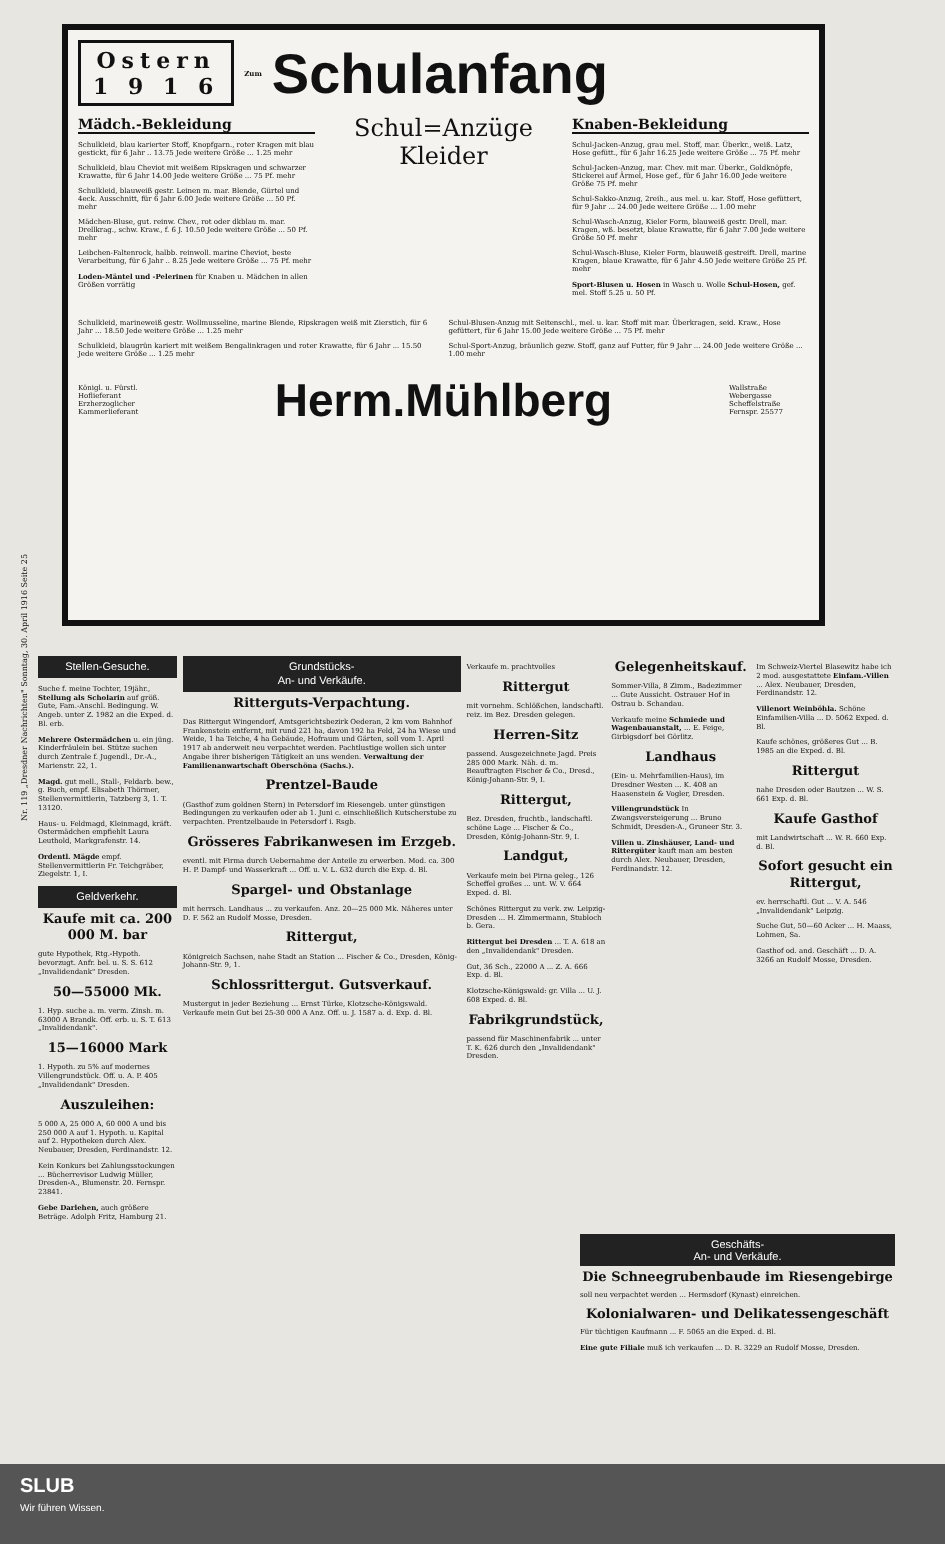Nr. 119 „Dresdner Nachrichten" Sonntag, 30. April 1916 Seite 25
Ostern
1 9 1 6
Zum Schulanfang
Mädch.-Bekleidung
Schulkleid, blau karierter Stoff, Knopfgarn., roter Kragen mit blau gestickt, für 6 Jahr .. 13.75 Jede weitere Größe ... 1.25 mehr
Schulkleid, blau Cheviot mit weißem Ripskragen und schwarzer Krawatte, für 6 Jahr 14.00 Jede weitere Größe ... 75 Pf. mehr
Schulkleid, blauweiß gestr. Leinen m. mar. Blende, Gürtel und 4eck. Ausschnitt, für 6 Jahr 6.00 Jede weitere Größe ... 50 Pf. mehr
Mädchen-Bluse, gut. reinw. Chev., rot oder dkblau m. mar. Drellkrag., schw. Kraw., f. 6 J. 10.50 Jede weitere Größe ... 50 Pf. mehr
Leibchen-Faltenrock, halbb. reinwoll. marine Cheviot, beste Verarbeitung, für 6 Jahr .. 8.25 Jede weitere Größe ... 75 Pf. mehr
Loden-Mäntel und -Pelerinen für Knaben u. Mädchen in allen Größen vorrätig
Schul=Anzüge Kleider
Knaben-Bekleidung
Schul-Jacken-Anzug, grau mel. Stoff, mar. Überkr., weiß. Latz, Hose gefütt., für 6 Jahr 16.25 Jede weitere Größe ... 75 Pf. mehr
Schul-Jacken-Anzug, mar. Chev. mit mar. Überkr., Goldknöpfe, Stickerei auf Ärmel, Hose gef., für 6 Jahr 16.00 Jede weitere Größe 75 Pf. mehr
Schul-Sakko-Anzug, 2reih., aus mel. u. kar. Stoff, Hose gefüttert, für 9 Jahr ... 24.00 Jede weitere Größe ... 1.00 mehr
Schul-Wasch-Anzug, Kieler Form, blauweiß gestr. Drell, mar. Kragen, wß. besetzt, blaue Krawatte, für 6 Jahr 7.00 Jede weitere Größe 50 Pf. mehr
Schul-Wasch-Bluse, Kieler Form, blauweiß gestreift. Drell, marine Kragen, blaue Krawatte, für 6 Jahr 4.50 Jede weitere Größe 25 Pf. mehr
Sport-Blusen u. Hosen in Wasch u. Wolle Schul-Hosen, gef. mel. Stoff 5.25 u. 50 Pf.
Schulkleid, marineweiß gestr. Wollmusseline, marine Blende, Ripskragen weiß mit Zierstich, für 6 Jahr ... 18.50 Jede weitere Größe ... 1.25 mehr
Schulkleid, blaugrün kariert mit weißem Bengalinkragen und roter Krawatte, für 6 Jahr ... 15.50 Jede weitere Größe ... 1.25 mehr
Schul-Blusen-Anzug mit Seitenschl., mel. u. kar. Stoff mit mar. Überkragen, seid. Kraw., Hose gefüttert, für 6 Jahr 15.00 Jede weitere Größe ... 75 Pf. mehr
Schul-Sport-Anzug, bräunlich gezw. Stoff, ganz auf Futter, für 9 Jahr ... 24.00 Jede weitere Größe ... 1.00 mehr
Königl. u. Fürstl. Hoflieferant Erzherzoglicher Kammerlieferant
Herm.Mühlberg
Wallstraße Webergasse Scheffelstraße Fernspr. 25577
Stellen-Gesuche.
Suche f. meine Tochter, 19jähr., Stellung als Scholarin auf größ. Gute, Fam.-Anschl. Bedingung. W. Angeb. unter Z. 1982 an die Exped. d. Bl. erb.
Mehrere Ostermädchen u. ein jüng. Kinderfräulein bei. Stütze suchen durch Zentrale f. Jugendl., Dr.-A., Marienstr. 22, 1.
Magd. gut mell., Stall-, Feldarb. bew., g. Buch, empf. Elisabeth Thörmer, Stellenvermittlerin, Tatzberg 3, 1. T. 13120.
Haus- u. Feldmagd, Kleinmagd, kräft. Ostermädchen empfiehlt Laura Leuthold, Markgrafenstr. 14.
Ordentl. Mägde empf. Stellenvermittlerin Fr. Teichgräber, Ziegelstr. 1, I.
Geldverkehr.
Kaufe mit ca. 200 000 M. bar
gute Hypothek, Rtg.-Hypoth. bevorzugt. Anfr. bel. u. S. S. 612 „Invalidendank" Dresden.
50—55000 Mk.
1. Hyp. suche a. m. verm. Zinsh. m. 63000 A Brandk. Off. erb. u. S. T. 613 „Invalidendank".
15—16000 Mark
1. Hypoth. zu 5% auf modernes Villengrundstück. Off. u. A. P. 405 „Invalidendank" Dresden.
Auszuleihen:
5 000 A, 25 000 A, 60 000 A und bis 250 000 A auf 1. Hypoth. u. Kapital auf 2. Hypotheken durch Alex. Neubauer, Dresden, Ferdinandstr. 12.
Kein Konkurs bei Zahlungsstockungen ... Bücherrevisor Ludwig Müller, Dresden-A., Blumenstr. 20. Fernspr. 23841.
Gebe Darlehen, auch größere Beträge. Adolph Fritz, Hamburg 21.
Grundstücks-
An- und Verkäufe.
Ritterguts-Verpachtung.
Das Rittergut Wingendorf, Amtsgerichtsbezirk Oederan, 2 km vom Bahnhof Frankenstein entfernt, mit rund 221 ha, davon 192 ha Feld, 24 ha Wiese und Weide, 1 ha Teiche, 4 ha Gebäude, Hofraum und Gärten, soll vom 1. April 1917 ab anderweit neu verpachtet werden. Pachtlustige wollen sich unter Angabe ihrer bisherigen Tätigkeit an uns wenden. Verwaltung der Familienanwartschaft Oberschöna (Sachs.).
Prentzel-Baude
(Gasthof zum goldnen Stern) in Petersdorf im Riesengeb. unter günstigen Bedingungen zu verkaufen oder ab 1. Juni c. einschließlich Kutscherstube zu verpachten. Prentzelbaude in Petersdorf i. Rsgb.
Grösseres Fabrikanwesen im Erzgeb.
eventl. mit Firma durch Uebernahme der Anteile zu erwerben. Mod. ca. 300 H. P. Dampf- und Wasserkraft ... Off. u. V. L. 632 durch die Exp. d. Bl.
Spargel- und Obstanlage
mit herrsch. Landhaus ... zu verkaufen. Anz. 20—25 000 Mk. Näheres unter D. F. 562 an Rudolf Mosse, Dresden.
Rittergut,
Königreich Sachsen, nahe Stadt an Station ... Fischer & Co., Dresden, König-Johann-Str. 9, 1.
Schlossrittergut. Gutsverkauf.
Mustergut in jeder Beziehung ... Ernst Türke, Klotzsche-Königswald. Verkaufe mein Gut bei 25-30 000 A Anz. Off. u. J. 1587 a. d. Exp. d. Bl.
Verkaufe m. prachtvolles
Rittergut
mit vornehm. Schlößchen, landschaftl. reiz. im Bez. Dresden gelegen.
Herren-Sitz
passend. Ausgezeichnete Jagd. Preis 285 000 Mark. Näh. d. m. Beauftragten Fischer & Co., Dresd., König-Johann-Str. 9, I.
Rittergut,
Bez. Dresden, fruchtb., landschaftl. schöne Lage ... Fischer & Co., Dresden, König-Johann-Str. 9, I.
Landgut,
Verkaufe mein bei Pirna geleg., 126 Scheffel großes ... unt. W. V. 664 Exped. d. Bl.
Schönes Rittergut zu verk. zw. Leipzig-Dresden ... H. Zimmermann, Stubloch b. Gera.
Rittergut bei Dresden ... T. A. 618 an den „Invalidendank" Dresden.
Gut, 36 Sch., 22000 A ... Z. A. 666 Exp. d. Bl.
Klotzsche-Königswald: gr. Villa ... U. J. 608 Exped. d. Bl.
Fabrikgrundstück,
passend für Maschinenfabrik ... unter T. K. 626 durch den „Invalidendank" Dresden.
Gelegenheitskauf.
Sommer-Villa, 8 Zimm., Badezimmer ... Gute Aussicht. Ostrauer Hof in Ostrau b. Schandau.
Verkaufe meine Schmiede und Wagenbauanstalt, ... E. Feige, Girbigsdorf bei Görlitz.
Landhaus
(Ein- u. Mehrfamilien-Haus), im Dresdner Westen ... K. 408 an Haasenstein & Vogler, Dresden.
Villengrundstück In Zwangsversteigerung ... Bruno Schmidt, Dresden-A., Gruneer Str. 3.
Villen u. Zinshäuser, Land- und Rittergüter kauft man am besten durch Alex. Neubauer, Dresden, Ferdinandstr. 12.
Im Schweiz-Viertel Blasewitz habe ich 2 mod. ausgestattete Einfam.-Villen ... Alex. Neubauer, Dresden, Ferdinandstr. 12.
Villenort Weinböhla. Schöne Einfamilien-Villa ... D. 5062 Exped. d. Bl.
Kaufe schönes, größeres Gut ... B. 1985 an die Exped. d. Bl.
Rittergut
nahe Dresden oder Bautzen ... W. S. 661 Exp. d. Bl.
Kaufe Gasthof
mit Landwirtschaft ... W. R. 660 Exp. d. Bl.
Sofort gesucht ein Rittergut,
ev. herrschaftl. Gut ... V. A. 546 „Invalidendank" Leipzig.
Suche Gut, 50—60 Acker ... H. Maass, Lohmen, Sa.
Gasthof od. and. Geschäft ... D. A. 3266 an Rudolf Mosse, Dresden.
Geschäfts-
An- und Verkäufe.
Die Schneegrubenbaude im Riesengebirge
soll neu verpachtet werden ... Hermsdorf (Kynast) einreichen.
Kolonialwaren- und Delikatessengeschäft
Für tüchtigen Kaufmann ... F. 5065 an die Exped. d. Bl.
Eine gute Filiale muß ich verkaufen ... D. R. 3229 an Rudolf Mosse, Dresden.
SLUB
Wir führen Wissen.